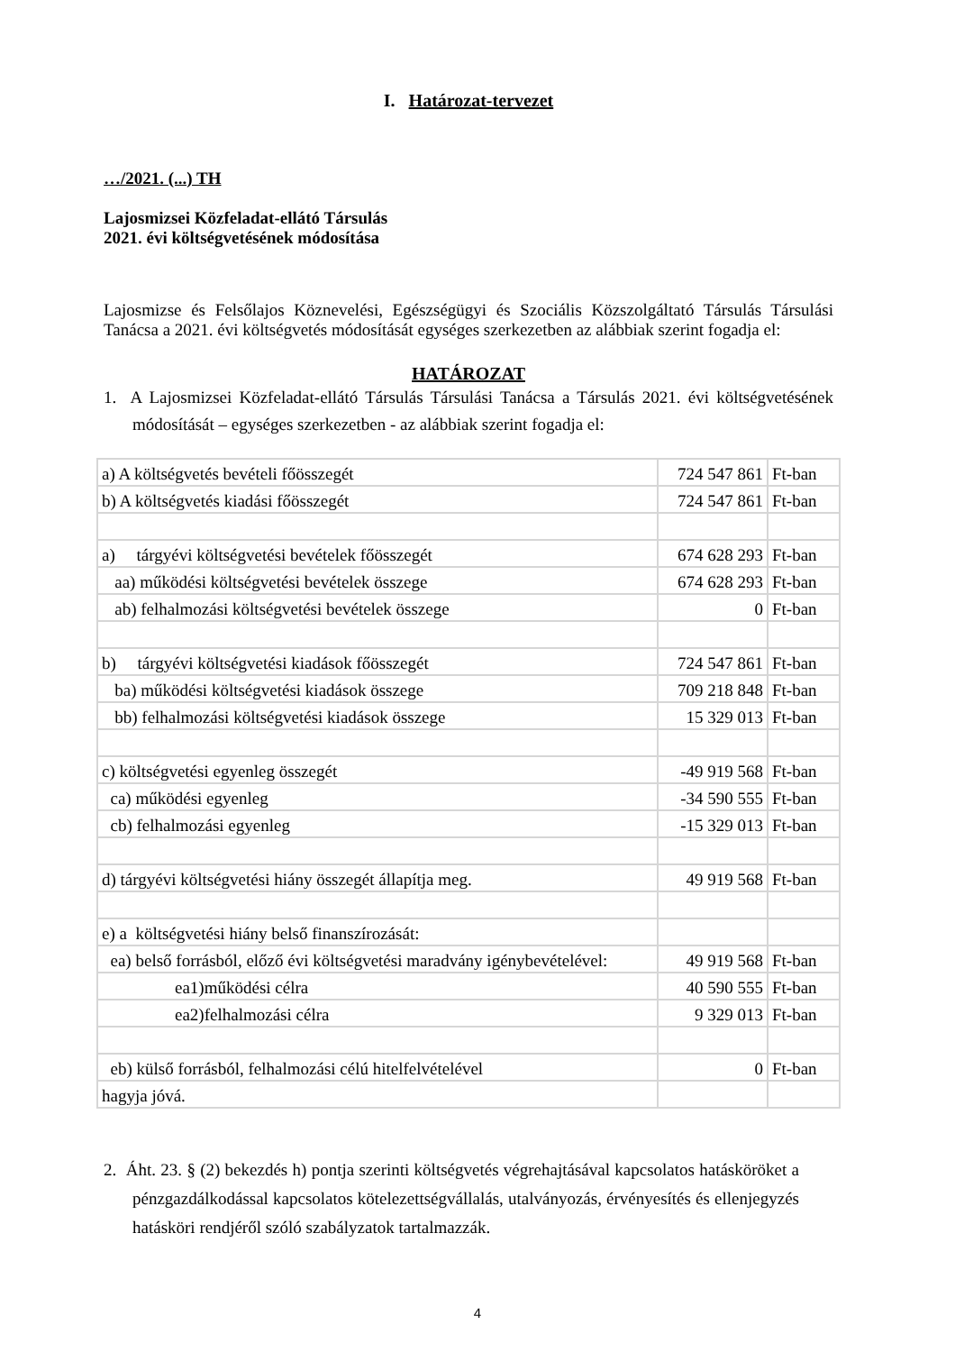I. Határozat-tervezet
…/2021. (...) TH
Lajosmizsei Közfeladat-ellátó Társulás
2021. évi költségvetésének módosítása
Lajosmizse és Felsőlajos Köznevelési, Egészségügyi és Szociális Közszolgáltató Társulás Társulási Tanácsa a 2021. évi költségvetés módosítását egységes szerkezetben az alábbiak szerint fogadja el:
HATÁROZAT
1. A Lajosmizsei Közfeladat-ellátó Társulás Társulási Tanácsa a Társulás 2021. évi költségvetésének módosítását – egységes szerkezetben - az alábbiak szerint fogadja el:
| a) A költségvetés bevételi főösszegét | 724 547 861 | Ft-ban |
| b) A költségvetés kiadási főösszegét | 724 547 861 | Ft-ban |
| a) tárgyévi költségvetési bevételek főösszegét | 674 628 293 | Ft-ban |
| aa) működési költségvetési bevételek összege | 674 628 293 | Ft-ban |
| ab) felhalmozási költségvetési bevételek összege | 0 | Ft-ban |
| b) tárgyévi költségvetési kiadások főösszegét | 724 547 861 | Ft-ban |
| ba) működési költségvetési kiadások összege | 709 218 848 | Ft-ban |
| bb) felhalmozási költségvetési kiadások összege | 15 329 013 | Ft-ban |
| c) költségvetési egyenleg összegét | -49 919 568 | Ft-ban |
| ca) működési egyenleg | -34 590 555 | Ft-ban |
| cb) felhalmozási egyenleg | -15 329 013 | Ft-ban |
| d) tárgyévi költségvetési hiány összegét állapítja meg. | 49 919 568 | Ft-ban |
| e) a költségvetési hiány belső finanszírozását: | | |
| ea) belső forrásból, előző évi költségvetési maradvány igénybevételével: | 49 919 568 | Ft-ban |
| ea1)működési célra | 40 590 555 | Ft-ban |
| ea2)felhalmozási célra | 9 329 013 | Ft-ban |
| eb) külső forrásból, felhalmozási célú hitelfelvételével | 0 | Ft-ban |
| hagyja jóvá. | | |
2. Áht. 23. § (2) bekezdés h) pontja szerinti költségvetés végrehajtásával kapcsolatos hatásköröket a pénzgazdálkodással kapcsolatos kötelezettségvállalás, utalványozás, érvényesítés és ellenjegyzés hatásköri rendjéről szóló szabályzatok tartalmazzák.
4